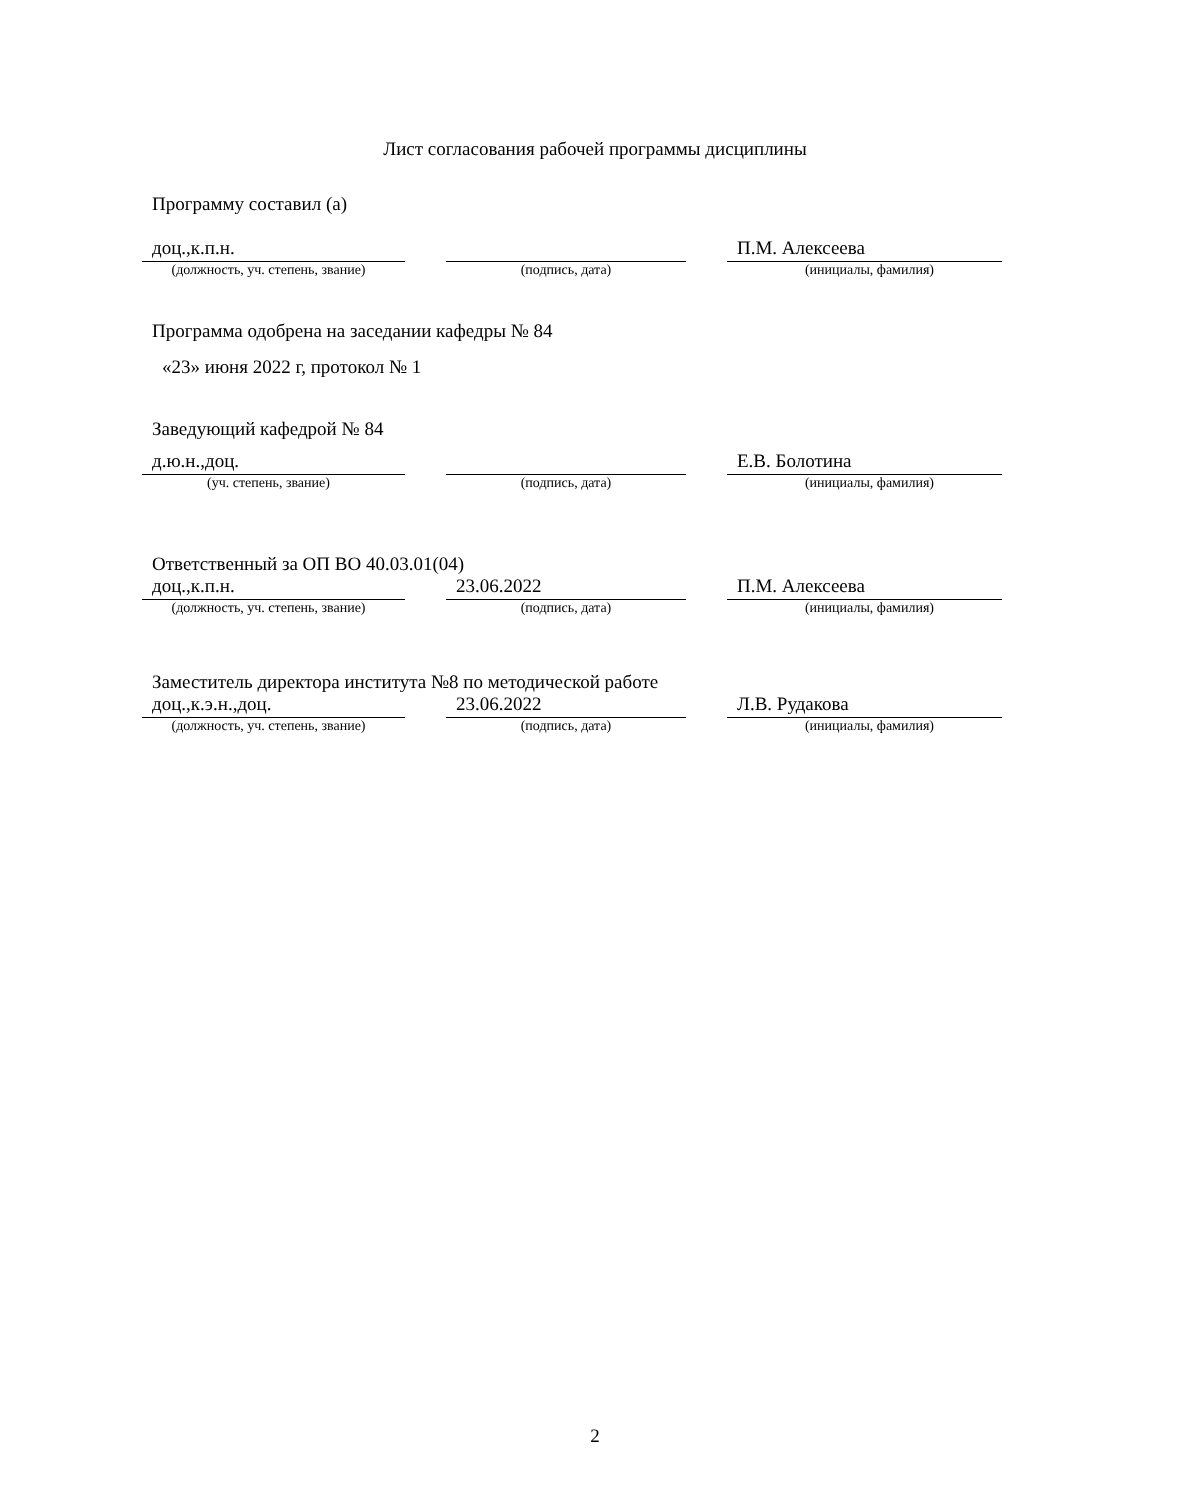Лист согласования рабочей программы дисциплины
Программу составил (а)
доц.,к.п.н. П.М. Алексеева
(должность, уч. степень, звание)
(подпись, дата) (инициалы, фамилия)
Программа одобрена на заседании кафедры № 84
«23» июня 2022 г, протокол № 1
Заведующий кафедрой № 84
д.ю.н.,доц. Е.В. Болотина
(уч. степень, звание) (подпись, дата) (инициалы, фамилия)
Ответственный за ОП ВО 40.03.01(04)
доц.,к.п.н. 23.06.2022 П.М. Алексеева
(должность, уч. степень, звание)
(подпись, дата) (инициалы, фамилия)
Заместитель директора института №8 по методической работе
доц.,к.э.н.,доц. 23.06.2022 Л.В. Рудакова
(должность, уч. степень, звание)
(подпись, дата) (инициалы, фамилия)
2